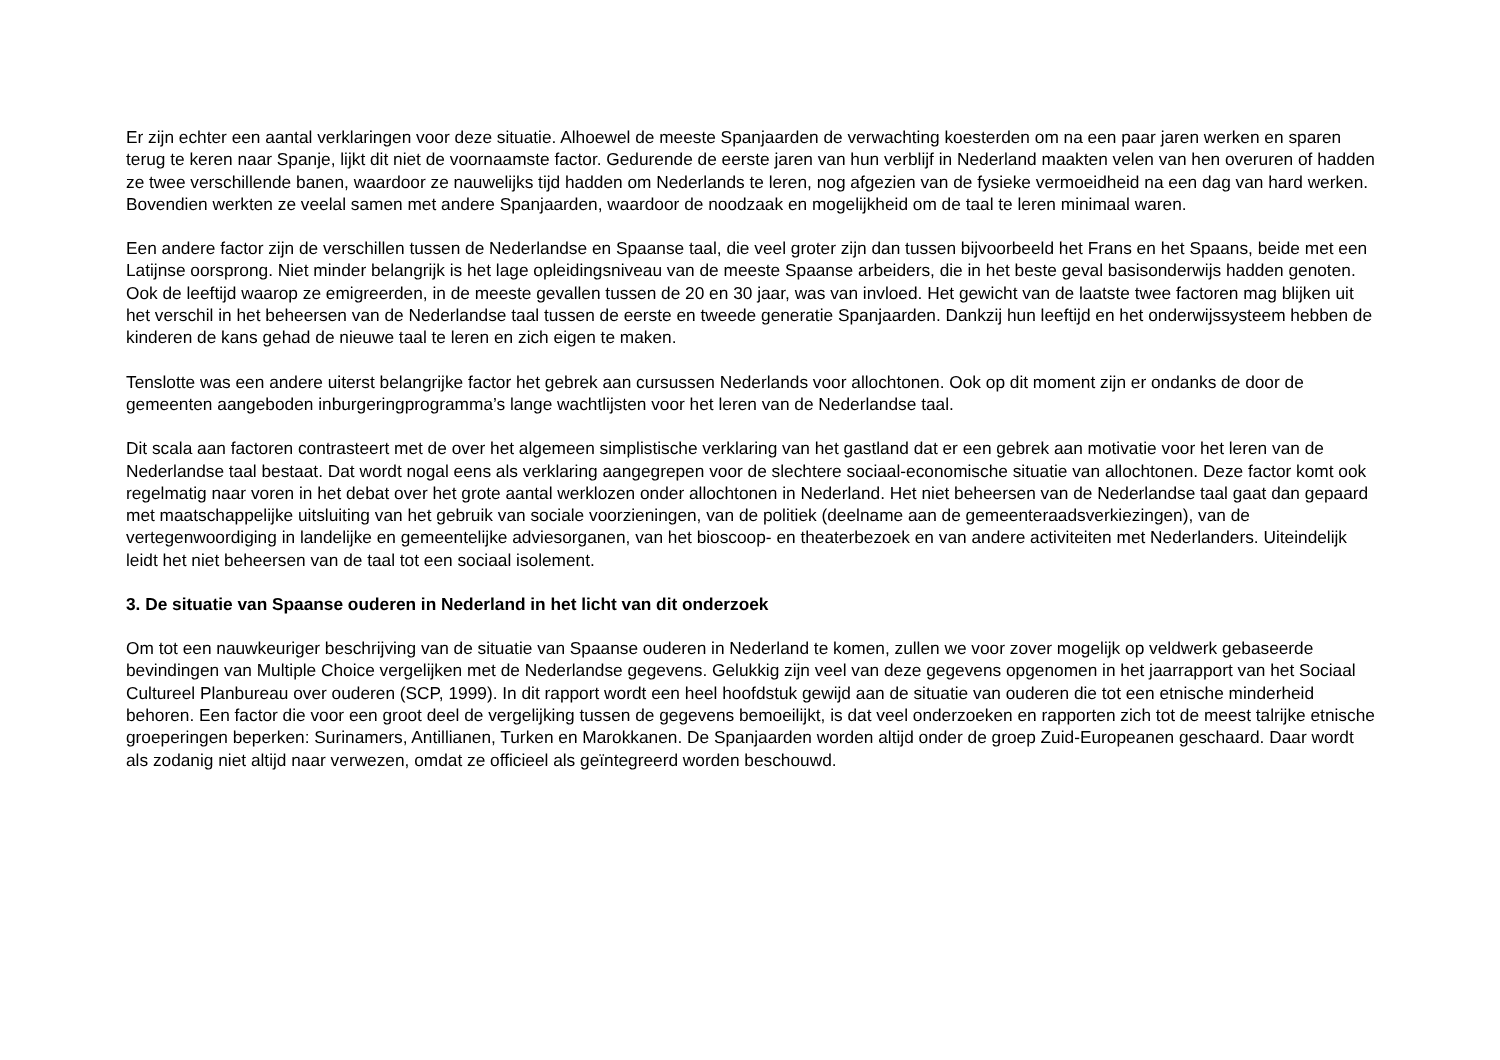Er zijn echter een aantal verklaringen voor deze situatie. Alhoewel de meeste Spanjaarden de verwachting koesterden om na een paar jaren werken en sparen terug te keren naar Spanje, lijkt dit niet de voornaamste factor. Gedurende de eerste jaren van hun verblijf in Nederland maakten velen van hen overuren of hadden ze twee verschillende banen, waardoor ze nauwelijks tijd hadden om Nederlands te leren, nog afgezien van de fysieke vermoeidheid na een dag van hard werken. Bovendien werkten ze veelal samen met andere Spanjaarden, waardoor de noodzaak en mogelijkheid om de taal te leren minimaal waren.
Een andere factor zijn de verschillen tussen de Nederlandse en Spaanse taal, die veel groter zijn dan tussen bijvoorbeeld het Frans en het Spaans, beide met een Latijnse oorsprong. Niet minder belangrijk is het lage opleidingsniveau van de meeste Spaanse arbeiders, die in het beste geval basisonderwijs hadden genoten. Ook de leeftijd waarop ze emigreerden, in de meeste gevallen tussen de 20 en 30 jaar, was van invloed. Het gewicht van de laatste twee factoren mag blijken uit het verschil in het beheersen van de Nederlandse taal tussen de eerste en tweede generatie Spanjaarden. Dankzij hun leeftijd en het onderwijssysteem hebben de kinderen de kans gehad de nieuwe taal te leren en zich eigen te maken.
Tenslotte was een andere uiterst belangrijke factor het gebrek aan cursussen Nederlands voor allochtonen. Ook op dit moment zijn er ondanks de door de gemeenten aangeboden inburgeringprogramma’s lange wachtlijsten voor het leren van de Nederlandse taal.
Dit scala aan factoren contrasteert met de over het algemeen simplistische verklaring van het gastland dat er een gebrek aan motivatie voor het leren van de Nederlandse taal bestaat. Dat wordt nogal eens als verklaring aangegrepen voor de slechtere sociaal-economische situatie van allochtonen. Deze factor komt ook regelmatig naar voren in het debat over het grote aantal werklozen onder allochtonen in Nederland. Het niet beheersen van de Nederlandse taal gaat dan gepaard met maatschappelijke uitsluiting van het gebruik van sociale voorzieningen, van de politiek (deelname aan de gemeenteraadsverkiezingen), van de vertegenwoordiging in landelijke en gemeentelijke adviesorganen, van het bioscoop- en theaterbezoek en van andere activiteiten met Nederlanders. Uiteindelijk leidt het niet beheersen van de taal tot een sociaal isolement.
3. De situatie van Spaanse ouderen in Nederland in het licht van dit onderzoek
Om tot een nauwkeuriger beschrijving van de situatie van Spaanse ouderen in Nederland te komen, zullen we voor zover mogelijk op veldwerk gebaseerde bevindingen van Multiple Choice vergelijken met de Nederlandse gegevens. Gelukkig zijn veel van deze gegevens opgenomen in het jaarrapport van het Sociaal Cultureel Planbureau over ouderen (SCP, 1999). In dit rapport wordt een heel hoofdstuk gewijd aan de situatie van ouderen die tot een etnische minderheid behoren. Een factor die voor een groot deel de vergelijking tussen de gegevens bemoeilijkt, is dat veel onderzoeken en rapporten zich tot de meest talrijke etnische groeperingen beperken: Surinamers, Antillianen, Turken en Marokkanen. De Spanjaarden worden altijd onder de groep Zuid-Europeanen geschaard. Daar wordt als zodanig niet altijd naar verwezen, omdat ze officieel als geïntegreerd worden beschouwd.